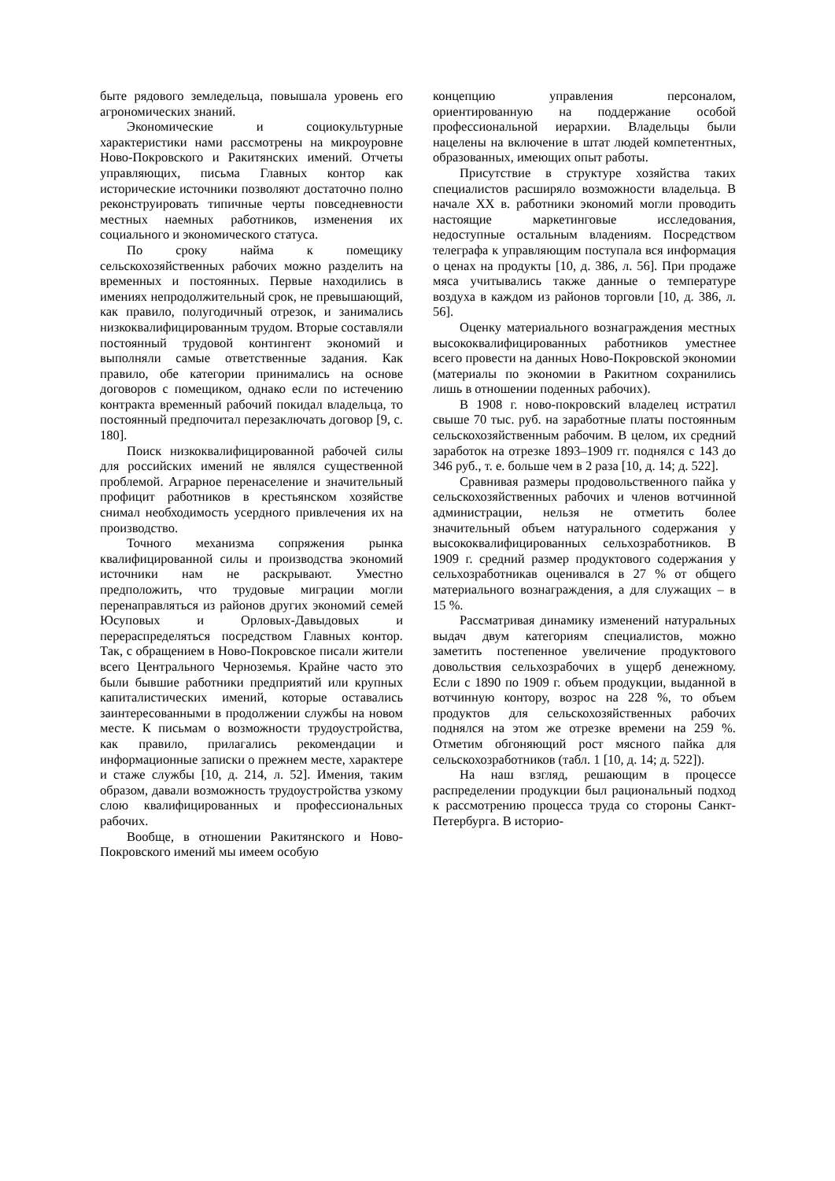быте рядового земледельца, повышала уровень его агрономических знаний.
Экономические и социокультурные характеристики нами рассмотрены на микроуровне Ново-Покровского и Ракитянских имений. Отчеты управляющих, письма Главных контор как исторические источники позволяют достаточно полно реконструировать типичные черты повседневности местных наемных работников, изменения их социального и экономического статуса.
По сроку найма к помещику сельскохозяйственных рабочих можно разделить на временных и постоянных. Первые находились в имениях непродолжительный срок, не превышающий, как правило, полугодичный отрезок, и занимались низкоквалифицированным трудом. Вторые составляли постоянный трудовой контингент экономий и выполняли самые ответственные задания. Как правило, обе категории принимались на основе договоров с помещиком, однако если по истечению контракта временный рабочий покидал владельца, то постоянный предпочитал перезаключать договор [9, с. 180].
Поиск низкоквалифицированной рабочей силы для российских имений не являлся существенной проблемой. Аграрное перенаселение и значительный профицит работников в крестьянском хозяйстве снимал необходимость усердного привлечения их на производство.
Точного механизма сопряжения рынка квалифицированной силы и производства экономий источники нам не раскрывают. Уместно предположить, что трудовые миграции могли перенаправляться из районов других экономий семей Юсуповых и Орловых-Давыдовых и перераспределяться посредством Главных контор. Так, с обращением в Ново-Покровское писали жители всего Центрального Черноземья. Крайне часто это были бывшие работники предприятий или крупных капиталистических имений, которые оставались заинтересованными в продолжении службы на новом месте. К письмам о возможности трудоустройства, как правило, прилагались рекомендации и информационные записки о прежнем месте, характере и стаже службы [10, д. 214, л. 52]. Имения, таким образом, давали возможность трудоустройства узкому слою квалифицированных и профессиональных рабочих.
Вообще, в отношении Ракитянского и Ново-Покровского имений мы имеем особую
концепцию управления персоналом, ориентированную на поддержание особой профессиональной иерархии. Владельцы были нацелены на включение в штат людей компетентных, образованных, имеющих опыт работы.
Присутствие в структуре хозяйства таких специалистов расширяло возможности владельца. В начале XX в. работники экономий могли проводить настоящие маркетинговые исследования, недоступные остальным владениям. Посредством телеграфа к управляющим поступала вся информация о ценах на продукты [10, д. 386, л. 56]. При продаже мяса учитывались также данные о температуре воздуха в каждом из районов торговли [10, д. 386, л. 56].
Оценку материального вознаграждения местных высококвалифицированных работников уместнее всего провести на данных Ново-Покровской экономии (материалы по экономии в Ракитном сохранились лишь в отношении поденных рабочих).
В 1908 г. ново-покровский владелец истратил свыше 70 тыс. руб. на заработные платы постоянным сельскохозяйственным рабочим. В целом, их средний заработок на отрезке 1893–1909 гг. поднялся с 143 до 346 руб., т. е. больше чем в 2 раза [10, д. 14; д. 522].
Сравнивая размеры продовольственного пайка у сельскохозяйственных рабочих и членов вотчинной администрации, нельзя не отметить более значительный объем натурального содержания у высококвалифицированных сельхозработников. В 1909 г. средний размер продуктового содержания у сельхозработникав оценивался в 27 % от общего материального вознаграждения, а для служащих – в 15 %.
Рассматривая динамику изменений натуральных выдач двум категориям специалистов, можно заметить постепенное увеличение продуктового довольствия сельхозрабочих в ущерб денежному. Если с 1890 по 1909 г. объем продукции, выданной в вотчинную контору, возрос на 228 %, то объем продуктов для сельскохозяйственных рабочих поднялся на этом же отрезке времени на 259 %. Отметим обгоняющий рост мясного пайка для сельскохозработников (табл. 1 [10, д. 14; д. 522]).
На наш взгляд, решающим в процессе распределении продукции был рациональный подход к рассмотрению процесса труда со стороны Санкт-Петербурга. В историо-